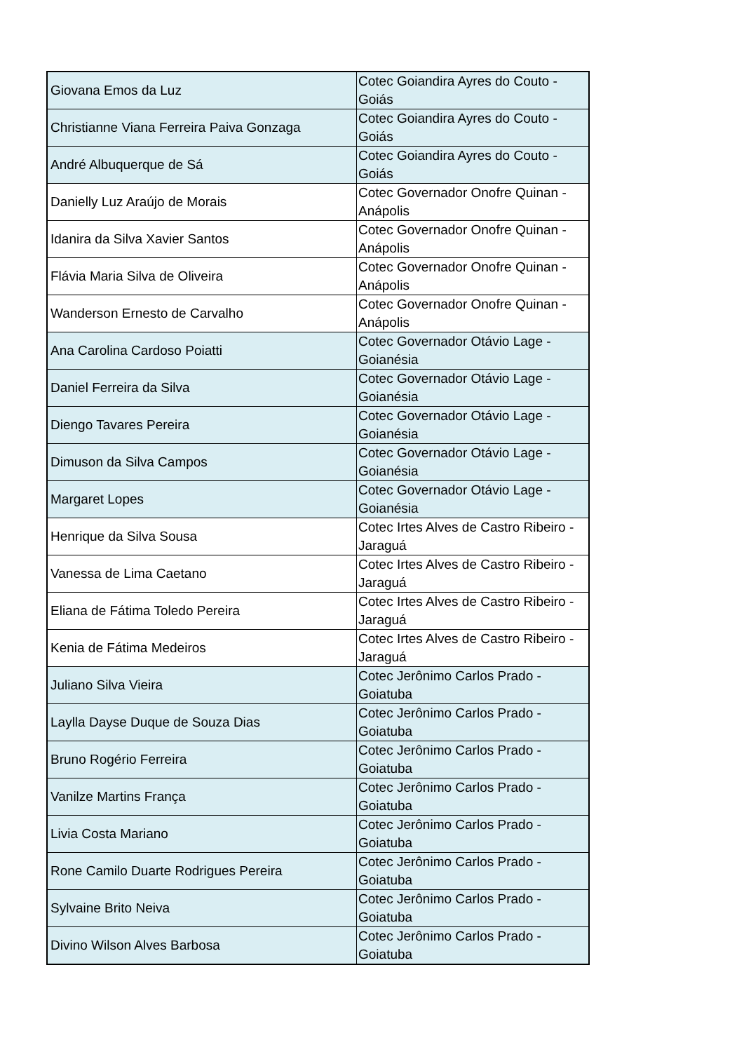| Giovana Emos da Luz | Cotec Goiandira Ayres do Couto - Goiás |
| Christianne Viana Ferreira Paiva Gonzaga | Cotec Goiandira Ayres do Couto - Goiás |
| André Albuquerque de Sá | Cotec Goiandira Ayres do Couto - Goiás |
| Danielly Luz Araújo de Morais | Cotec Governador Onofre Quinan - Anápolis |
| Idanira da Silva Xavier Santos | Cotec Governador Onofre Quinan - Anápolis |
| Flávia Maria Silva de Oliveira | Cotec Governador Onofre Quinan - Anápolis |
| Wanderson Ernesto de Carvalho | Cotec Governador Onofre Quinan - Anápolis |
| Ana Carolina Cardoso Poiatti | Cotec Governador Otávio Lage - Goianésia |
| Daniel Ferreira da Silva | Cotec Governador Otávio Lage - Goianésia |
| Diengo Tavares Pereira | Cotec Governador Otávio Lage - Goianésia |
| Dimuson da Silva Campos | Cotec Governador Otávio Lage - Goianésia |
| Margaret Lopes | Cotec Governador Otávio Lage - Goianésia |
| Henrique da Silva Sousa | Cotec Irtes Alves de Castro Ribeiro - Jaraguá |
| Vanessa de Lima Caetano | Cotec Irtes Alves de Castro Ribeiro - Jaraguá |
| Eliana de Fátima Toledo Pereira | Cotec Irtes Alves de Castro Ribeiro - Jaraguá |
| Kenia de Fátima Medeiros | Cotec Irtes Alves de Castro Ribeiro - Jaraguá |
| Juliano Silva Vieira | Cotec Jerônimo Carlos Prado - Goiatuba |
| Laylla Dayse Duque de Souza Dias | Cotec Jerônimo Carlos Prado - Goiatuba |
| Bruno Rogério Ferreira | Cotec Jerônimo Carlos Prado - Goiatuba |
| Vanilze Martins França | Cotec Jerônimo Carlos Prado - Goiatuba |
| Livia Costa Mariano | Cotec Jerônimo Carlos Prado - Goiatuba |
| Rone Camilo Duarte Rodrigues Pereira | Cotec Jerônimo Carlos Prado - Goiatuba |
| Sylvaine Brito Neiva | Cotec Jerônimo Carlos Prado - Goiatuba |
| Divino Wilson Alves Barbosa | Cotec Jerônimo Carlos Prado - Goiatuba |